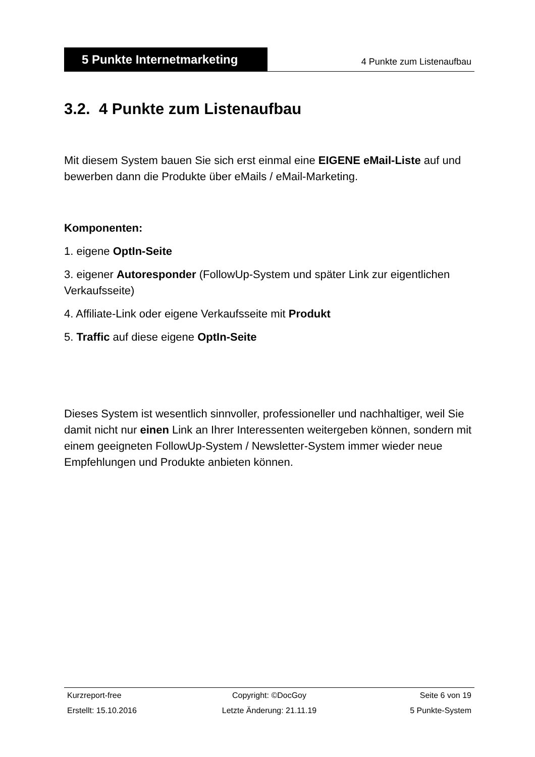5 Punkte Internetmarketing
4 Punkte zum Listenaufbau
3.2. 4 Punkte zum Listenaufbau
Mit diesem System bauen Sie sich erst einmal eine EIGENE eMail-Liste auf und bewerben dann die Produkte über eMails / eMail-Marketing.
Komponenten:
1. eigene OptIn-Seite
3. eigener Autoresponder (FollowUp-System und später Link zur eigentlichen Verkaufsseite)
4. Affiliate-Link oder eigene Verkaufsseite mit Produkt
5. Traffic auf diese eigene OptIn-Seite
Dieses System ist wesentlich sinnvoller, professioneller und nachhaltiger, weil Sie damit nicht nur einen Link an Ihrer Interessenten weitergeben können, sondern mit einem geeigneten FollowUp-System / Newsletter-System immer wieder neue Empfehlungen und Produkte anbieten können.
Kurzreport-free Copyright: ©DocGoy Seite 6 von 19
Erstellt: 15.10.2016 Letzte Änderung: 21.11.19 5 Punkte-System